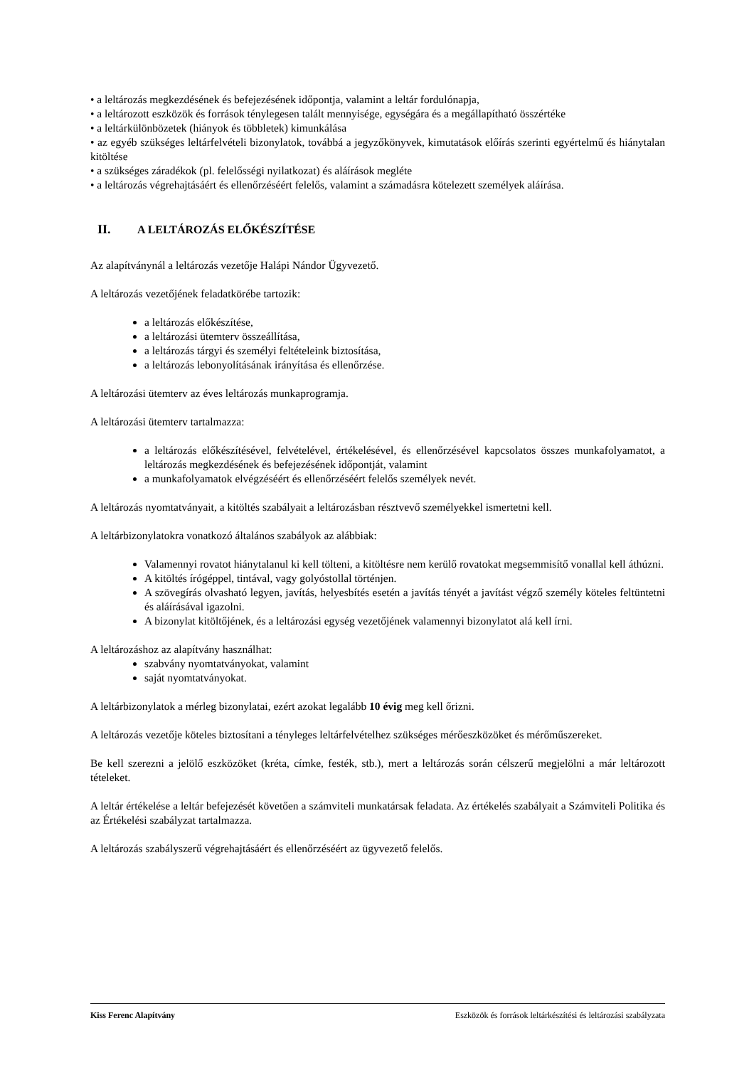• a leltározás megkezdésének és befejezésének időpontja, valamint a leltár fordulónapja,
• a leltározott eszközök és források ténylegesen talált mennyisége, egységára és a megállapítható összértéke
• a leltárkülönbözetek (hiányok és többletek) kimunkálása
• az egyéb szükséges leltárfelvételi bizonylatok, továbbá a jegyzőkönyvek, kimutatások előírás szerinti egyértelmű és hiánytalan kitöltése
• a szükséges záradékok (pl. felelősségi nyilatkozat) és aláírások megléte
• a leltározás végrehajtásáért és ellenőrzéséért felelős, valamint a számadásra kötelezett személyek aláírása.
II. A LELTÁROZÁS ELŐKÉSZÍTÉSE
Az alapítványnál a leltározás vezetője Halápi Nándor Ügyvezető.
A leltározás vezetőjének feladatkörébe tartozik:
a leltározás előkészítése,
a leltározási ütemterv összeállítása,
a leltározás tárgyi és személyi feltételeink biztosítása,
a leltározás lebonyolításának irányítása és ellenőrzése.
A leltározási ütemterv az éves leltározás munkaprogramja.
A leltározási ütemterv tartalmazza:
a leltározás előkészítésével, felvételével, értékelésével, és ellenőrzésével kapcsolatos összes munkafolyamatot, a leltározás megkezdésének és befejezésének időpontját, valamint
a munkafolyamatok elvégzéséért és ellenőrzéséért felelős személyek nevét.
A leltározás nyomtatványait, a kitöltés szabályait a leltározásban résztvevő személyekkel ismertetni kell.
A leltárbizonylatokra vonatkozó általános szabályok az alábbiak:
Valamennyi rovatot hiánytalanul ki kell tölteni, a kitöltésre nem kerülő rovatokat megsemmisítő vonallal kell áthúzni.
A kitöltés írógéppel, tintával, vagy golyóstollal történjen.
A szövegírás olvasható legyen, javítás, helyesbítés esetén a javítás tényét a javítást végző személy köteles feltüntetni és aláírásával igazolni.
A bizonylat kitöltőjének, és a leltározási egység vezetőjének valamennyi bizonylatot alá kell írni.
A leltározáshoz az alapítvány használhat:
szabvány nyomtatványokat, valamint
saját nyomtatványokat.
A leltárbizonylatok a mérleg bizonylatai, ezért azokat legalább 10 évig meg kell őrizni.
A leltározás vezetője köteles biztosítani a tényleges leltárfelvételhez szükséges mérőeszközöket és mérőműszereket.
Be kell szerezni a jelölő eszközöket (kréta, címke, festék, stb.), mert a leltározás során célszerű megjelölni a már leltározott tételeket.
A leltár értékelése a leltár befejezését követően a számviteli munkatársak feladata. Az értékelés szabályait a Számviteli Politika és az Értékelési szabályzat tartalmazza.
A leltározás szabályszerű végrehajtásáért és ellenőrzéséért az ügyvezető felelős.
Kiss Ferenc Alapítvány Eszközök és források leltárkészítési és leltározási szabályzata